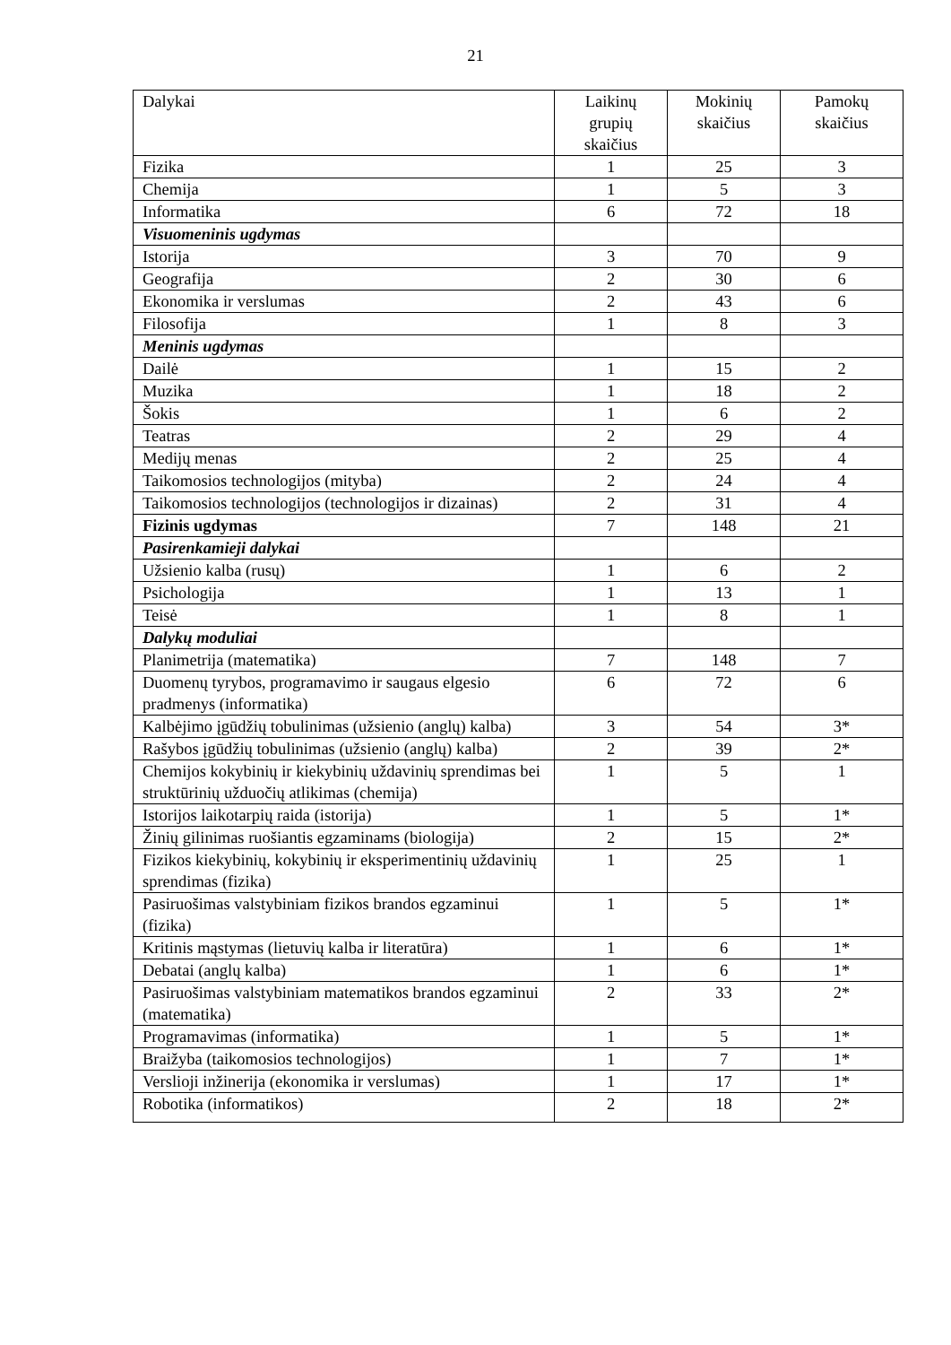21
| Dalykai | Laikinų grupių skaičius | Mokinių skaičius | Pamokų skaičius |
| --- | --- | --- | --- |
| Fizika | 1 | 25 | 3 |
| Chemija | 1 | 5 | 3 |
| Informatika | 6 | 72 | 18 |
| Visuomeninis ugdymas | | | |
| Istorija | 3 | 70 | 9 |
| Geografija | 2 | 30 | 6 |
| Ekonomika ir verslumas | 2 | 43 | 6 |
| Filosofija | 1 | 8 | 3 |
| Meninis ugdymas | | | |
| Dailė | 1 | 15 | 2 |
| Muzika | 1 | 18 | 2 |
| Šokis | 1 | 6 | 2 |
| Teatras | 2 | 29 | 4 |
| Medijų menas | 2 | 25 | 4 |
| Taikomosios technologijos (mityba) | 2 | 24 | 4 |
| Taikomosios technologijos (technologijos ir dizainas) | 2 | 31 | 4 |
| Fizinis ugdymas | 7 | 148 | 21 |
| Pasirenkamieji dalykai | | | |
| Užsienio kalba (rusų) | 1 | 6 | 2 |
| Psichologija | 1 | 13 | 1 |
| Teisė | 1 | 8 | 1 |
| Dalykų moduliai | | | |
| Planimetrija (matematika) | 7 | 148 | 7 |
| Duomenų tyrybos, programavimo ir saugaus elgesio pradmenys (informatika) | 6 | 72 | 6 |
| Kalbėjimo įgūdžių tobulinimas (užsienio (anglų) kalba) | 3 | 54 | 3* |
| Rašybos įgūdžių tobulinimas (užsienio (anglų) kalba) | 2 | 39 | 2* |
| Chemijos kokybinių ir kiekybinių uždavinių sprendimas bei struktūrinių užduočių atlikimas (chemija) | 1 | 5 | 1 |
| Istorijos laikotarpių raida (istorija) | 1 | 5 | 1* |
| Žinių gilinimas ruošiantis egzaminams (biologija) | 2 | 15 | 2* |
| Fizikos kiekybinių, kokybinių ir eksperimentinių uždavinių sprendimas (fizika) | 1 | 25 | 1 |
| Pasiruošimas valstybiniam fizikos brandos egzaminui (fizika) | 1 | 5 | 1* |
| Kritinis mąstymas (lietuvių kalba ir literatūra) | 1 | 6 | 1* |
| Debatai (anglų kalba) | 1 | 6 | 1* |
| Pasiruošimas valstybiniam matematikos brandos egzaminui (matematika) | 2 | 33 | 2* |
| Programavimas (informatika) | 1 | 5 | 1* |
| Braižyba (taikomosios technologijos) | 1 | 7 | 1* |
| Verslioji inžinerija (ekonomika ir verslumas) | 1 | 17 | 1* |
| Robotika (informatikos) | 2 | 18 | 2* |